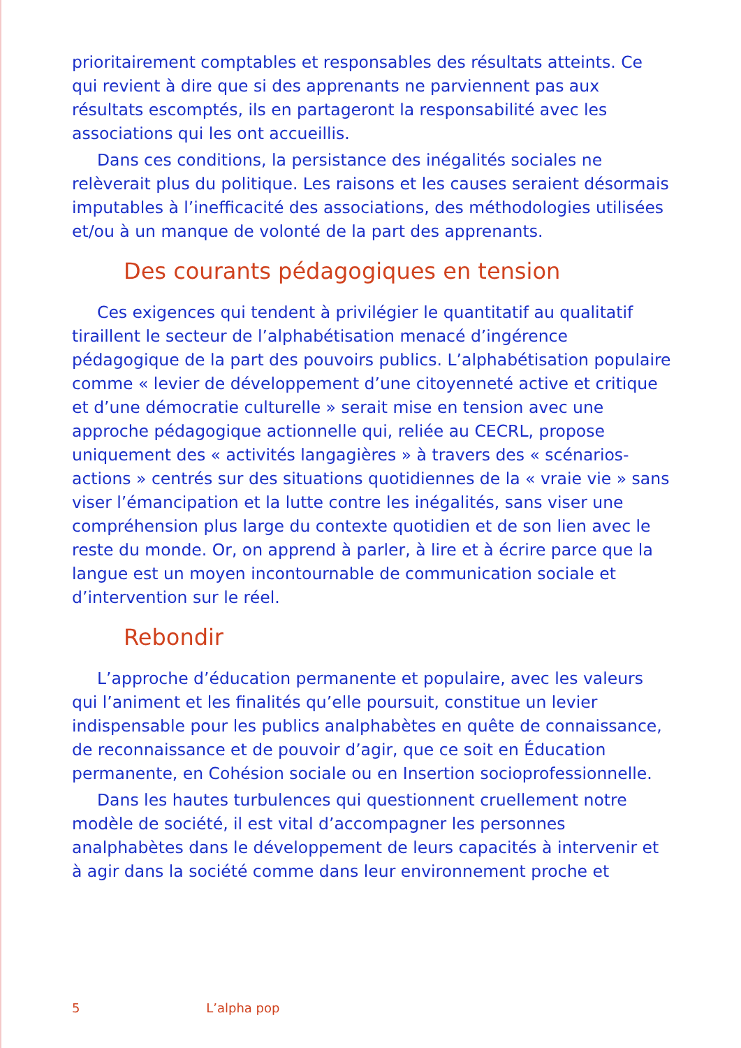prioritairement comptables et responsables des résultats atteints. Ce qui revient à dire que si des apprenants ne parviennent pas aux résultats escomptés, ils en partageront la responsabilité avec les associations qui les ont accueillis.
Dans ces conditions, la persistance des inégalités sociales ne relèverait plus du politique. Les raisons et les causes seraient désormais imputables à l’inefficacité des associations, des méthodologies utilisées et/ou à un manque de volonté de la part des apprenants.
Des courants pédagogiques en tension
Ces exigences qui tendent à privilégier le quantitatif au qualitatif tiraillent le secteur de l’alphabétisation menacé d’ingérence pédagogique de la part des pouvoirs publics. L’alphabétisation populaire comme « levier de développement d’une citoyenneté active et critique et d’une démocratie culturelle » serait mise en tension avec une approche pédagogique actionnelle qui, reliée au CECRL, propose uniquement des « activités langagières » à travers des « scénarios-actions » centrés sur des situations quotidiennes de la « vraie vie » sans viser l’émancipation et la lutte contre les inégalités, sans viser une compréhension plus large du contexte quotidien et de son lien avec le reste du monde. Or, on apprend à parler, à lire et à écrire parce que la langue est un moyen incontournable de communication sociale et d’intervention sur le réel.
Rebondir
L’approche d’éducation permanente et populaire, avec les valeurs qui l’animent et les finalités qu’elle poursuit, constitue un levier indispensable pour les publics analphabètes en quête de connaissance, de reconnaissance et de pouvoir d’agir, que ce soit en Éducation permanente, en Cohésion sociale ou en Insertion socioprofessionnelle.
Dans les hautes turbulences qui questionnent cruellement notre modèle de société, il est vital d’accompagner les personnes analphabètes dans le développement de leurs capacités à intervenir et à agir dans la société comme dans leur environnement proche et
5 L’alpha pop